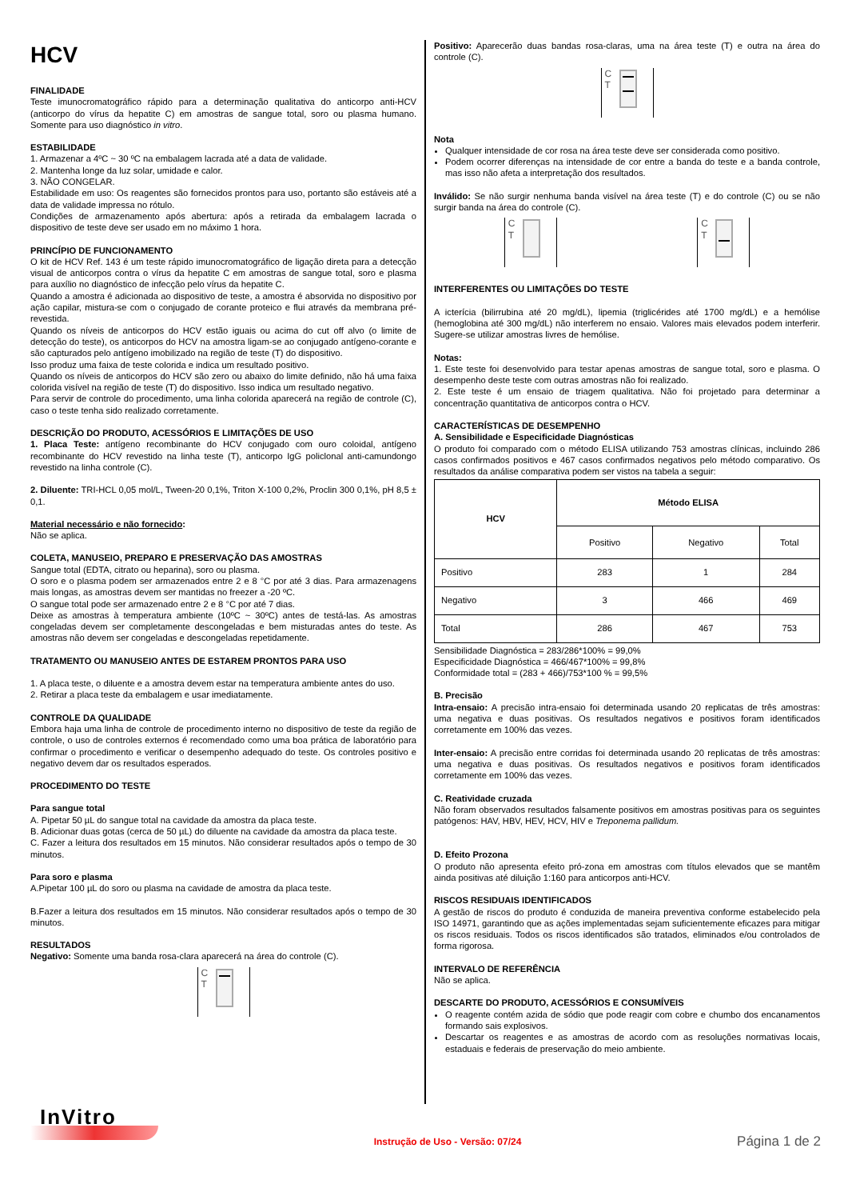HCV
FINALIDADE
Teste imunocromatográfico rápido para a determinação qualitativa do anticorpo anti-HCV (anticorpo do vírus da hepatite C) em amostras de sangue total, soro ou plasma humano. Somente para uso diagnóstico in vitro.
ESTABILIDADE
1. Armazenar a 4ºC ~ 30 ºC na embalagem lacrada até a data de validade.
2. Mantenha longe da luz solar, umidade e calor.
3. NÃO CONGELAR.
Estabilidade em uso: Os reagentes são fornecidos prontos para uso, portanto são estáveis até a data de validade impressa no rótulo.
Condições de armazenamento após abertura: após a retirada da embalagem lacrada o dispositivo de teste deve ser usado em no máximo 1 hora.
PRINCÍPIO DE FUNCIONAMENTO
O kit de HCV Ref. 143 é um teste rápido imunocromatográfico de ligação direta para a detecção visual de anticorpos contra o vírus da hepatite C em amostras de sangue total, soro e plasma para auxílio no diagnóstico de infecção pelo vírus da hepatite C.
Quando a amostra é adicionada ao dispositivo de teste, a amostra é absorvida no dispositivo por ação capilar, mistura-se com o conjugado de corante proteico e flui através da membrana pré-revestida.
Quando os níveis de anticorpos do HCV estão iguais ou acima do cut off alvo (o limite de detecção do teste), os anticorpos do HCV na amostra ligam-se ao conjugado antígeno-corante e são capturados pelo antígeno imobilizado na região de teste (T) do dispositivo.
Isso produz uma faixa de teste colorida e indica um resultado positivo.
Quando os níveis de anticorpos do HCV são zero ou abaixo do limite definido, não há uma faixa colorida visível na região de teste (T) do dispositivo. Isso indica um resultado negativo.
Para servir de controle do procedimento, uma linha colorida aparecerá na região de controle (C), caso o teste tenha sido realizado corretamente.
DESCRIÇÃO DO PRODUTO, ACESSÓRIOS E LIMITAÇÕES DE USO
1. Placa Teste: antígeno recombinante do HCV conjugado com ouro coloidal, antígeno recombinante do HCV revestido na linha teste (T), anticorpo IgG policlonal anti-camundongo revestido na linha controle (C).
2. Diluente: TRI-HCL 0,05 mol/L, Tween-20 0,1%, Triton X-100 0,2%, Proclin 300 0,1%, pH 8,5 ± 0,1.
Material necessário e não fornecido:
Não se aplica.
COLETA, MANUSEIO, PREPARO E PRESERVAÇÃO DAS AMOSTRAS
Sangue total (EDTA, citrato ou heparina), soro ou plasma.
O soro e o plasma podem ser armazenados entre 2 e 8 °C por até 3 dias. Para armazenagens mais longas, as amostras devem ser mantidas no freezer a -20 ºC.
O sangue total pode ser armazenado entre 2 e 8 °C por até 7 dias.
Deixe as amostras à temperatura ambiente (10ºC ~ 30ºC) antes de testá-las. As amostras congeladas devem ser completamente descongeladas e bem misturadas antes do teste. As amostras não devem ser congeladas e descongeladas repetidamente.
TRATAMENTO OU MANUSEIO ANTES DE ESTAREM PRONTOS PARA USO
1. A placa teste, o diluente e a amostra devem estar na temperatura ambiente antes do uso.
2. Retirar a placa teste da embalagem e usar imediatamente.
CONTROLE DA QUALIDADE
Embora haja uma linha de controle de procedimento interno no dispositivo de teste da região de controle, o uso de controles externos é recomendado como uma boa prática de laboratório para confirmar o procedimento e verificar o desempenho adequado do teste. Os controles positivo e negativo devem dar os resultados esperados.
PROCEDIMENTO DO TESTE
Para sangue total
A. Pipetar 50 µL do sangue total na cavidade da amostra da placa teste.
B. Adicionar duas gotas (cerca de 50 µL) do diluente na cavidade da amostra da placa teste.
C. Fazer a leitura dos resultados em 15 minutos. Não considerar resultados após o tempo de 30 minutos.
Para soro e plasma
A.Pipetar 100 µL do soro ou plasma na cavidade de amostra da placa teste.
B.Fazer a leitura dos resultados em 15 minutos. Não considerar resultados após o tempo de 30 minutos.
RESULTADOS
Negativo: Somente uma banda rosa-clara aparecerá na área do controle (C).
C
T
Positivo: Aparecerão duas bandas rosa-claras, uma na área teste (T) e outra na área do controle (C).
C
T
Nota
Qualquer intensidade de cor rosa na área teste deve ser considerada como positivo.
Podem ocorrer diferenças na intensidade de cor entre a banda do teste e a banda controle, mas isso não afeta a interpretação dos resultados.
Inválido: Se não surgir nenhuma banda visível na área teste (T) e do controle (C) ou se não surgir banda na área do controle (C).
C
T
C
T
INTERFERENTES OU LIMITAÇÕES DO TESTE
A icterícia (bilirrubina até 20 mg/dL), lipemia (triglicérides até 1700 mg/dL) e a hemólise (hemoglobina até 300 mg/dL) não interferem no ensaio. Valores mais elevados podem interferir. Sugere-se utilizar amostras livres de hemólise.
Notas:
1. Este teste foi desenvolvido para testar apenas amostras de sangue total, soro e plasma. O desempenho deste teste com outras amostras não foi realizado.
2. Este teste é um ensaio de triagem qualitativa. Não foi projetado para determinar a concentração quantitativa de anticorpos contra o HCV.
CARACTERÍSTICAS DE DESEMPENHO
A. Sensibilidade e Especificidade Diagnósticas
O produto foi comparado com o método ELISA utilizando 753 amostras clínicas, incluindo 286 casos confirmados positivos e 467 casos confirmados negativos pelo método comparativo. Os resultados da análise comparativa podem ser vistos na tabela a seguir:
| HCV | Método ELISA | | |
| --- | --- | --- | --- |
| | Positivo | Negativo | Total |
| Positivo | 283 | 1 | 284 |
| Negativo | 3 | 466 | 469 |
| Total | 286 | 467 | 753 |
Sensibilidade Diagnóstica = 283/286*100% = 99,0%
Especificidade Diagnóstica = 466/467*100% = 99,8%
Conformidade total = (283 + 466)/753*100 % = 99,5%
B. Precisão
Intra-ensaio: A precisão intra-ensaio foi determinada usando 20 replicatas de três amostras: uma negativa e duas positivas. Os resultados negativos e positivos foram identificados corretamente em 100% das vezes.
Inter-ensaio: A precisão entre corridas foi determinada usando 20 replicatas de três amostras: uma negativa e duas positivas. Os resultados negativos e positivos foram identificados corretamente em 100% das vezes.
C. Reatividade cruzada
Não foram observados resultados falsamente positivos em amostras positivas para os seguintes patógenos: HAV, HBV, HEV, HCV, HIV e Treponema pallidum.
D. Efeito Prozona
O produto não apresenta efeito pró-zona em amostras com títulos elevados que se mantêm ainda positivas até diluição 1:160 para anticorpos anti-HCV.
RISCOS RESIDUAIS IDENTIFICADOS
A gestão de riscos do produto é conduzida de maneira preventiva conforme estabelecido pela ISO 14971, garantindo que as ações implementadas sejam suficientemente eficazes para mitigar os riscos residuais. Todos os riscos identificados são tratados, eliminados e/ou controlados de forma rigorosa.
INTERVALO DE REFERÊNCIA
Não se aplica.
DESCARTE DO PRODUTO, ACESSÓRIOS E CONSUMÍVEIS
O reagente contém azida de sódio que pode reagir com cobre e chumbo dos encanamentos formando sais explosivos.
Descartar os reagentes e as amostras de acordo com as resoluções normativas locais, estaduais e federais de preservação do meio ambiente.
InVitro
Instrução de Uso - Versão: 07/24
Página 1 de 2